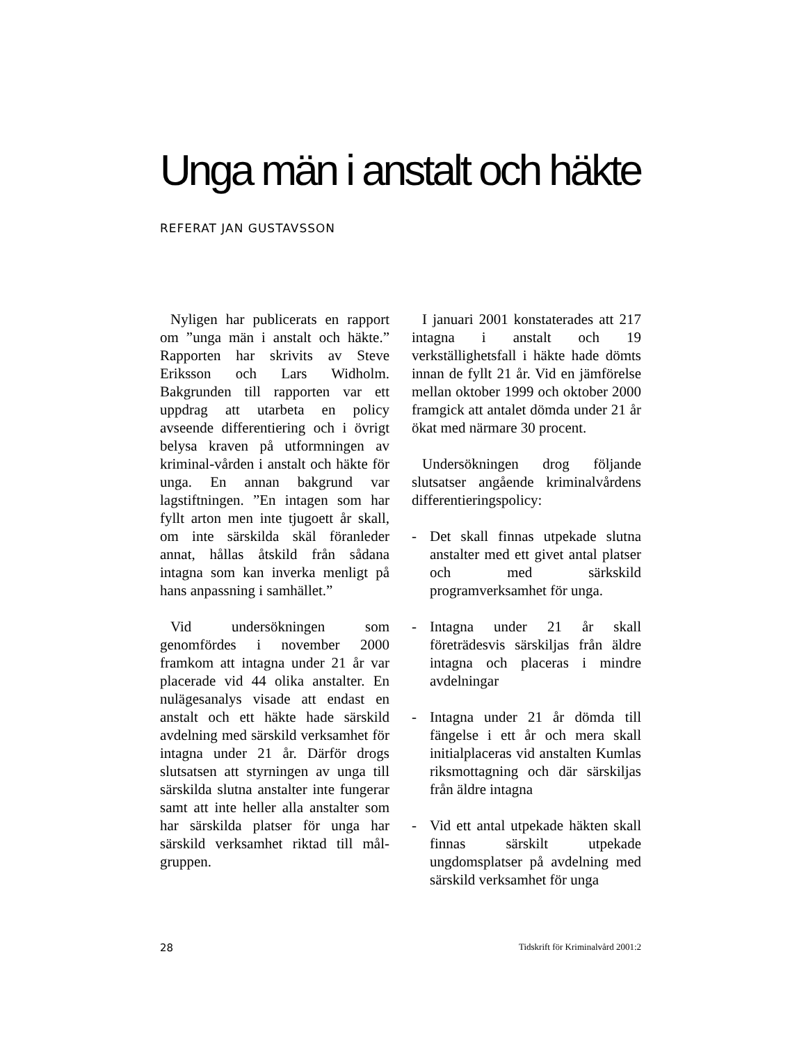Unga män i anstalt och häkte
REFERAT JAN GUSTAVSSON
Nyligen har publicerats en rapport om ”unga män i anstalt och häkte.” Rapporten har skrivits av Steve Eriksson och Lars Widholm. Bakgrunden till rapporten var ett uppdrag att utarbeta en policy avseende differentiering och i övrigt belysa kraven på utformningen av kriminal-vården i anstalt och häkte för unga. En annan bakgrund var lagstiftningen. ”En intagen som har fyllt arton men inte tjugoett år skall, om inte särskilda skäl föranleder annat, hållas åtskild från sådana intagna som kan inverka menligt på hans anpassning i samhället.”
Vid undersökningen som genomfördes i november 2000 framkom att intagna under 21 år var placerade vid 44 olika anstalter. En nulägesanalys visade att endast en anstalt och ett häkte hade särskild avdelning med särskild verksamhet för intagna under 21 år. Därför drogs slutsatsen att styrningen av unga till särskilda slutna anstalter inte fungerar samt att inte heller alla anstalter som har särskilda platser för unga har särskild verksamhet riktad till mål-gruppen.
I januari 2001 konstaterades att 217 intagna i anstalt och 19 verkställighetsfall i häkte hade dömts innan de fyllt 21 år. Vid en jämförelse mellan oktober 1999 och oktober 2000 framgick att antalet dömda under 21 år ökat med närmare 30 procent.
Undersökningen drog följande slutsatser angående kriminalvårdens differentieringspolicy:
- Det skall finnas utpekade slutna anstalter med ett givet antal platser och med särkskild programverksamhet för unga.
- Intagna under 21 år skall företrädesvis särskiljas från äldre intagna och placeras i mindre avdelningar
- Intagna under 21 år dömda till fängelse i ett år och mera skall initialplaceras vid anstalten Kumlas riksmottagning och där särskiljas från äldre intagna
- Vid ett antal utpekade häkten skall finnas särskilt utpekade ungdomsplatser på avdelning med särskild verksamhet för unga
28 Tidskrift för Kriminalvård 2001:2